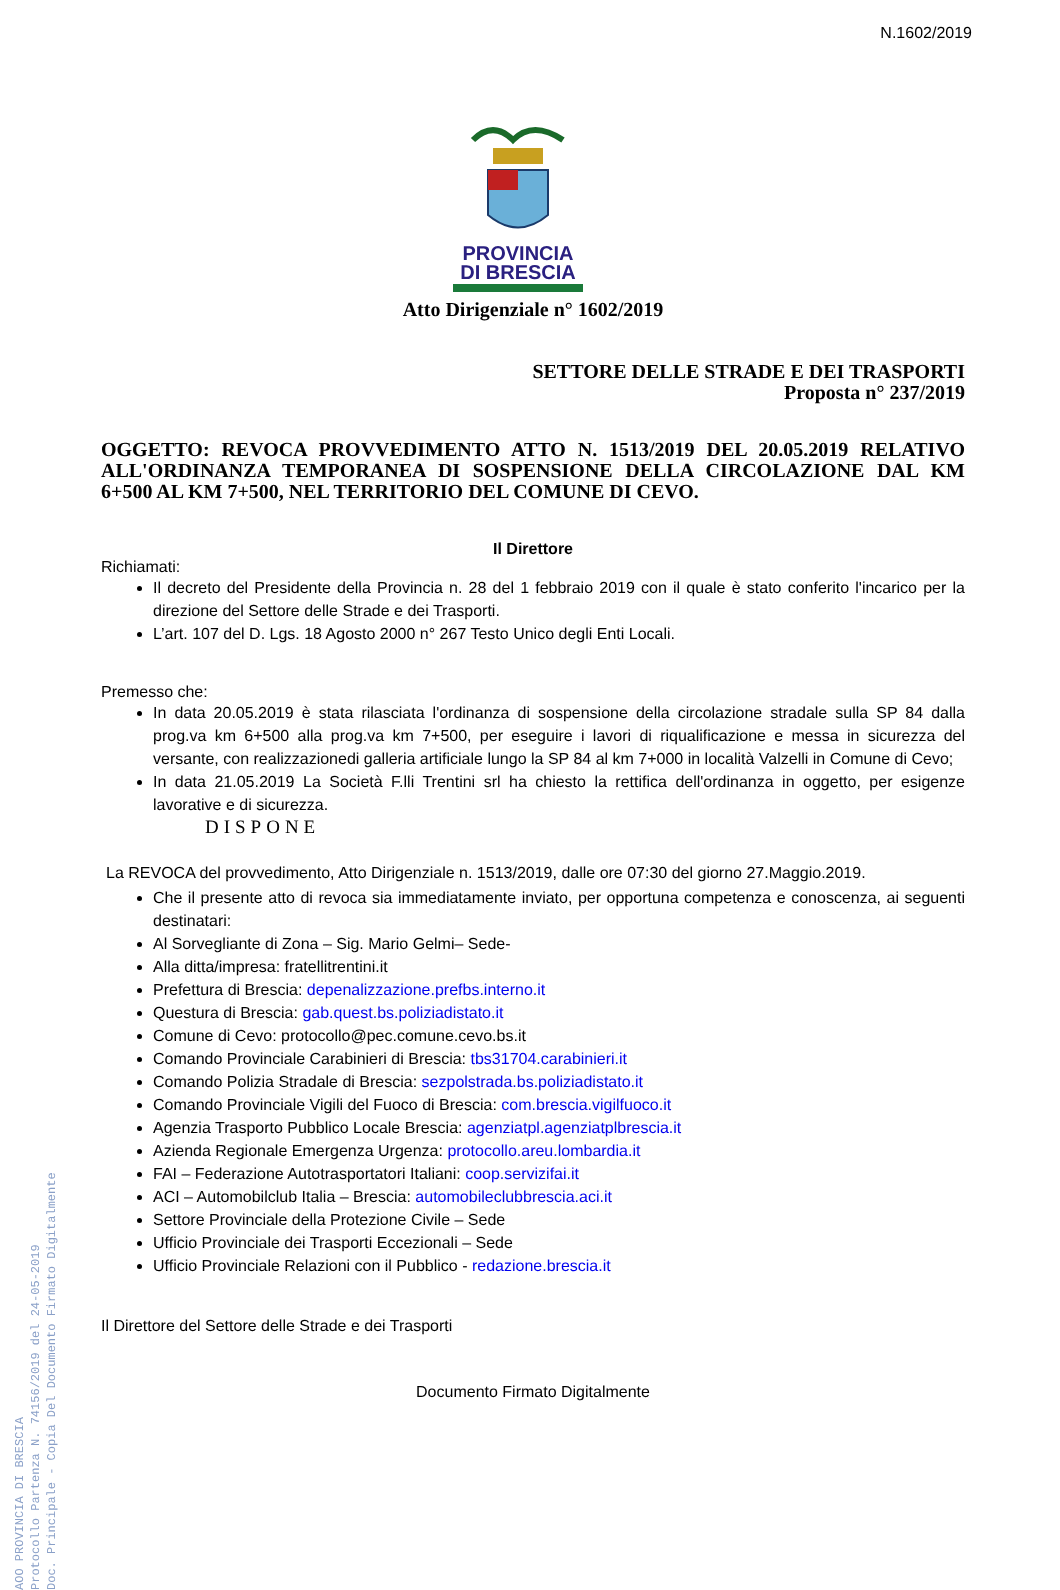N.1602/2019
AOO PROVINCIA DI BRESCIA
Protocollo Partenza N. 74156/2019 del 24-05-2019
Doc. Principale - Copia Del Documento Firmato Digitalmente
PROVINCIA
DI BRESCIA
Atto Dirigenziale n° 1602/2019
SETTORE DELLE STRADE E DEI TRASPORTI
Proposta n° 237/2019
OGGETTO: REVOCA PROVVEDIMENTO ATTO N. 1513/2019 DEL 20.05.2019 RELATIVO ALL'ORDINANZA TEMPORANEA DI SOSPENSIONE DELLA CIRCOLAZIONE DAL KM 6+500 AL KM 7+500, NEL TERRITORIO DEL COMUNE DI CEVO.
Il Direttore
Richiamati:
Il decreto del Presidente della Provincia n. 28 del 1 febbraio 2019 con il quale è stato conferito l'incarico per la direzione del Settore delle Strade e dei Trasporti.
L’art. 107 del D. Lgs. 18 Agosto 2000 n° 267 Testo Unico degli Enti Locali.
Premesso che:
In data 20.05.2019 è stata rilasciata l'ordinanza di sospensione della circolazione stradale sulla SP 84 dalla prog.va km 6+500 alla prog.va km 7+500, per eseguire i lavori di riqualificazione e messa in sicurezza del versante, con realizzazionedi galleria artificiale lungo la SP 84 al km 7+000 in località Valzelli in Comune di Cevo;
In data 21.05.2019 La Società F.lli Trentini srl ha chiesto la rettifica dell'ordinanza in oggetto, per esigenze lavorative e di sicurezza.
DISPONE
La REVOCA del provvedimento, Atto Dirigenziale n. 1513/2019, dalle ore 07:30 del giorno 27.Maggio.2019.
Che il presente atto di revoca sia immediatamente inviato, per opportuna competenza e conoscenza, ai seguenti destinatari:
Al Sorvegliante di Zona – Sig. Mario Gelmi– Sede-
Alla ditta/impresa: fratellitrentini.it
Prefettura di Brescia: depenalizzazione.prefbs.interno.it
Questura di Brescia: gab.quest.bs.poliziadistato.it
Comune di Cevo: protocollo@pec.comune.cevo.bs.it
Comando Provinciale Carabinieri di Brescia: tbs31704.carabinieri.it
Comando Polizia Stradale di Brescia: sezpolstrada.bs.poliziadistato.it
Comando Provinciale Vigili del Fuoco di Brescia: com.brescia.vigilfuoco.it
Agenzia Trasporto Pubblico Locale Brescia: agenziatpl.agenziatplbrescia.it
Azienda Regionale Emergenza Urgenza: protocollo.areu.lombardia.it
FAI – Federazione Autotrasportatori Italiani: coop.servizifai.it
ACI – Automobilclub Italia – Brescia: automobileclubbrescia.aci.it
Settore Provinciale della Protezione Civile – Sede
Ufficio Provinciale dei Trasporti Eccezionali – Sede
Ufficio Provinciale Relazioni con il Pubblico - redazione.brescia.it
Il Direttore del Settore delle Strade e dei Trasporti
Documento Firmato Digitalmente